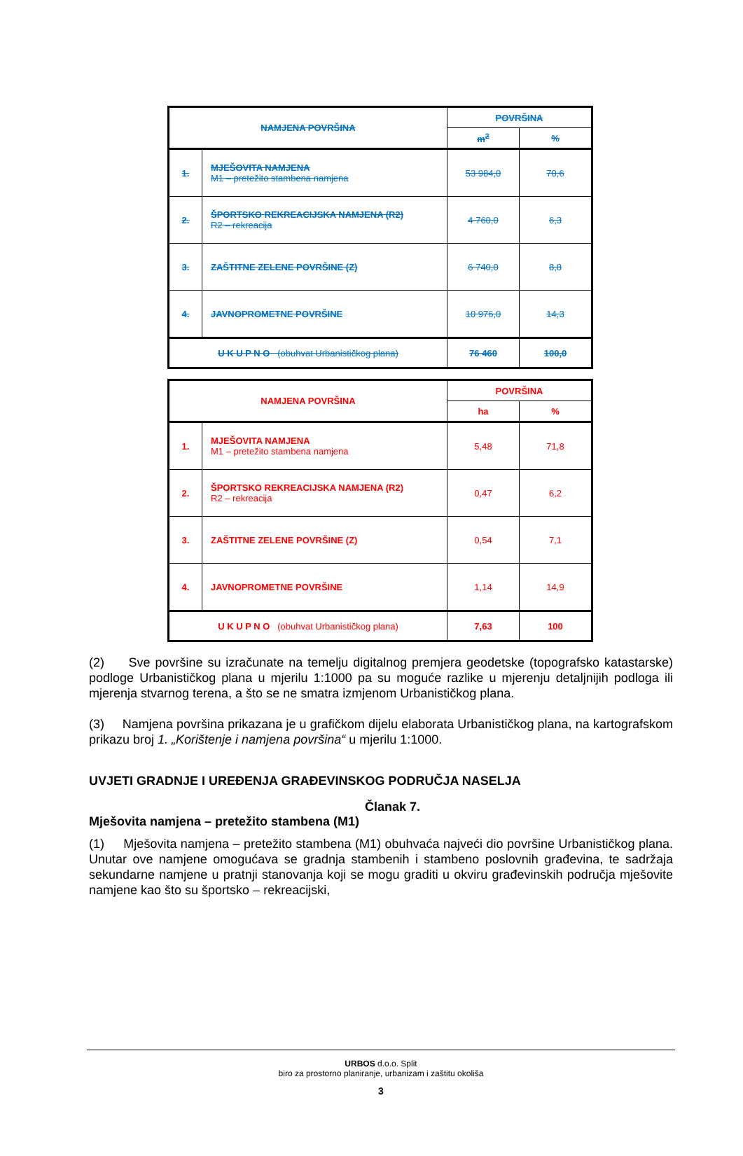| NAMJENA POVRŠINA | | POVRŠINA | |
| --- | --- | --- | --- |
| | | m<sup>2</sup> | % |
| 1. | MJEŠOVITA NAMJENA M1 – pretežito stambena namjena | 53 984,0 | 70,6 |
| 2. | ŠPORTSKO REKREACIJSKA NAMJENA (R2) R2 – rekreacija | 4 760,0 | 6,3 |
| 3. | ZAŠTITNE ZELENE POVRŠINE (Z) | 6 740,0 | 8,8 |
| 4. | JAVNOPROMETNE POVRŠINE | 10 976,0 | 14,3 |
| U K U P N O (obuhvat Urbanističkog plana) | | 76 460 | 100,0 |
| NAMJENA POVRŠINA | | POVRŠINA | |
| --- | --- | --- | --- |
| | | ha | % |
| 1. | MJEŠOVITA NAMJENA M1 – pretežito stambena namjena | 5,48 | 71,8 |
| 2. | ŠPORTSKO REKREACIJSKA NAMJENA (R2) R2 – rekreacija | 0,47 | 6,2 |
| 3. | ZAŠTITNE ZELENE POVRŠINE (Z) | 0,54 | 7,1 |
| 4. | JAVNOPROMETNE POVRŠINE | 1,14 | 14,9 |
| U K U P N O (obuhvat Urbanističkog plana) | | 7,63 | 100 |
(2) Sve površine su izračunate na temelju digitalnog premjera geodetske (topografsko katastarske) podloge Urbanističkog plana u mjerilu 1:1000 pa su moguće razlike u mjerenju detaljnijih podloga ili mjerenja stvarnog terena, a što se ne smatra izmjenom Urbanističkog plana.
(3) Namjena površina prikazana je u grafičkom dijelu elaborata Urbanističkog plana, na kartografskom prikazu broj 1. „Korištenje i namjena površina“ u mjerilu 1:1000.
UVJETI GRADNJE I UREĐENJA GRAĐEVINSKOG PODRUČJA NASELJA
Članak 7.
Mješovita namjena – pretežito stambena (M1)
(1) Mješovita namjena – pretežito stambena (M1) obuhvaća najveći dio površine Urbanističkog plana. Unutar ove namjene omogućava se gradnja stambenih i stambeno poslovnih građevina, te sadržaja sekundarne namjene u pratnji stanovanja koji se mogu graditi u okviru građevinskih područja mješovite namjene kao što su športsko – rekreacijski,
URBOS d.o.o. Split
biro za prostorno planiranje, urbanizam i zaštitu okoliša
3